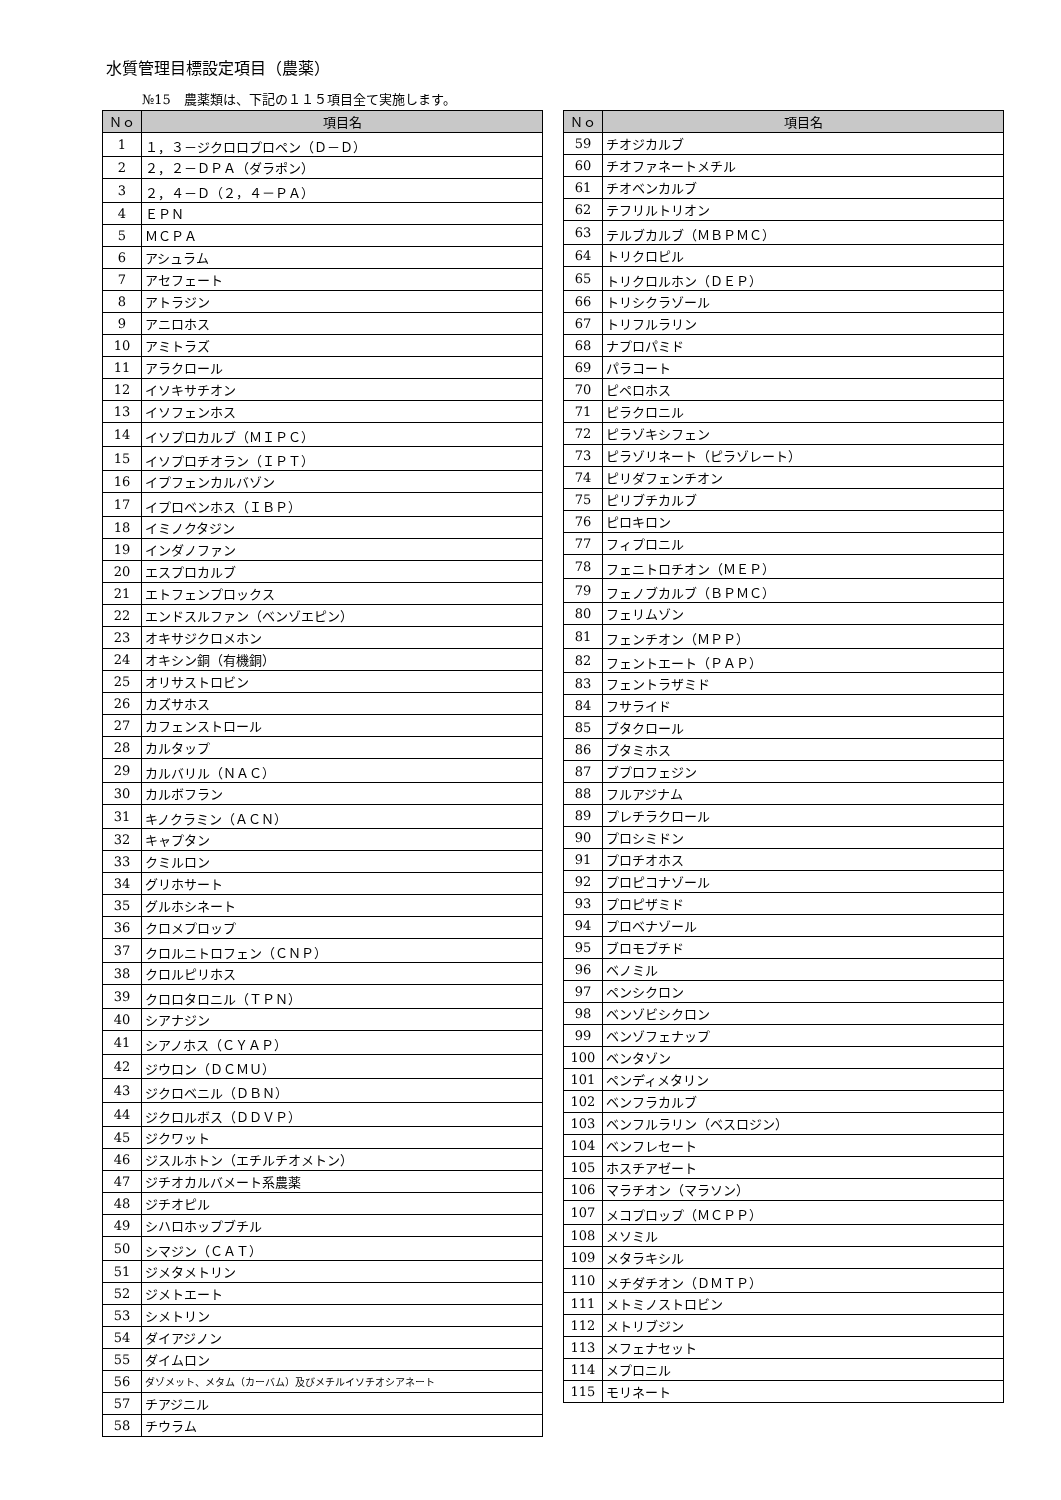水質管理目標設定項目（農薬）
№15　農薬類は、下記の１１５項目全て実施します。
| Ｎｏ | 項目名 |
| --- | --- |
| 1 | １，３－ジクロロプロペン（Ｄ－Ｄ） |
| 2 | ２，２－ＤＰＡ（ダラポン） |
| 3 | ２，４－Ｄ（２，４－ＰＡ） |
| 4 | ＥＰＮ |
| 5 | ＭＣＰＡ |
| 6 | アシュラム |
| 7 | アセフェート |
| 8 | アトラジン |
| 9 | アニロホス |
| 10 | アミトラズ |
| 11 | アラクロール |
| 12 | イソキサチオン |
| 13 | イソフェンホス |
| 14 | イソプロカルブ（ＭＩＰＣ） |
| 15 | イソプロチオラン（ＩＰＴ） |
| 16 | イプフェンカルバゾン |
| 17 | イプロベンホス（ＩＢＰ） |
| 18 | イミノクタジン |
| 19 | インダノファン |
| 20 | エスプロカルブ |
| 21 | エトフェンプロックス |
| 22 | エンドスルファン（ベンゾエピン） |
| 23 | オキサジクロメホン |
| 24 | オキシン銅（有機銅） |
| 25 | オリサストロビン |
| 26 | カズサホス |
| 27 | カフェンストロール |
| 28 | カルタップ |
| 29 | カルバリル（ＮＡＣ） |
| 30 | カルボフラン |
| 31 | キノクラミン（ＡＣＮ） |
| 32 | キャプタン |
| 33 | クミルロン |
| 34 | グリホサート |
| 35 | グルホシネート |
| 36 | クロメプロップ |
| 37 | クロルニトロフェン（ＣＮＰ） |
| 38 | クロルピリホス |
| 39 | クロロタロニル（ＴＰＮ） |
| 40 | シアナジン |
| 41 | シアノホス（ＣＹＡＰ） |
| 42 | ジウロン（ＤＣＭＵ） |
| 43 | ジクロベニル（ＤＢＮ） |
| 44 | ジクロルボス（ＤＤＶＰ） |
| 45 | ジクワット |
| 46 | ジスルホトン（エチルチオメトン） |
| 47 | ジチオカルバメート系農薬 |
| 48 | ジチオピル |
| 49 | シハロホップブチル |
| 50 | シマジン（ＣＡＴ） |
| 51 | ジメタメトリン |
| 52 | ジメトエート |
| 53 | シメトリン |
| 54 | ダイアジノン |
| 55 | ダイムロン |
| 56 | ダゾメット、メタム（カーバム）及びメチルイソチオシアネート |
| 57 | チアジニル |
| 58 | チウラム |
| Ｎｏ | 項目名 |
| --- | --- |
| 59 | チオジカルブ |
| 60 | チオファネートメチル |
| 61 | チオベンカルブ |
| 62 | テフリルトリオン |
| 63 | テルブカルブ（ＭＢＰＭＣ） |
| 64 | トリクロピル |
| 65 | トリクロルホン（ＤＥＰ） |
| 66 | トリシクラゾール |
| 67 | トリフルラリン |
| 68 | ナプロパミド |
| 69 | パラコート |
| 70 | ピペロホス |
| 71 | ピラクロニル |
| 72 | ピラゾキシフェン |
| 73 | ピラゾリネート（ピラゾレート） |
| 74 | ピリダフェンチオン |
| 75 | ピリブチカルブ |
| 76 | ピロキロン |
| 77 | フィプロニル |
| 78 | フェニトロチオン（ＭＥＰ） |
| 79 | フェノブカルブ（ＢＰＭＣ） |
| 80 | フェリムゾン |
| 81 | フェンチオン（ＭＰＰ） |
| 82 | フェントエート（ＰＡＰ） |
| 83 | フェントラザミド |
| 84 | フサライド |
| 85 | ブタクロール |
| 86 | ブタミホス |
| 87 | ブプロフェジン |
| 88 | フルアジナム |
| 89 | プレチラクロール |
| 90 | プロシミドン |
| 91 | プロチオホス |
| 92 | プロピコナゾール |
| 93 | プロピザミド |
| 94 | プロベナゾール |
| 95 | ブロモブチド |
| 96 | ベノミル |
| 97 | ペンシクロン |
| 98 | ベンゾビシクロン |
| 99 | ベンゾフェナップ |
| 100 | ベンタゾン |
| 101 | ペンディメタリン |
| 102 | ベンフラカルブ |
| 103 | ベンフルラリン（ベスロジン） |
| 104 | ベンフレセート |
| 105 | ホスチアゼート |
| 106 | マラチオン（マラソン） |
| 107 | メコプロップ（ＭＣＰＰ） |
| 108 | メソミル |
| 109 | メタラキシル |
| 110 | メチダチオン（ＤＭＴＰ） |
| 111 | メトミノストロビン |
| 112 | メトリブジン |
| 113 | メフェナセット |
| 114 | メプロニル |
| 115 | モリネート |